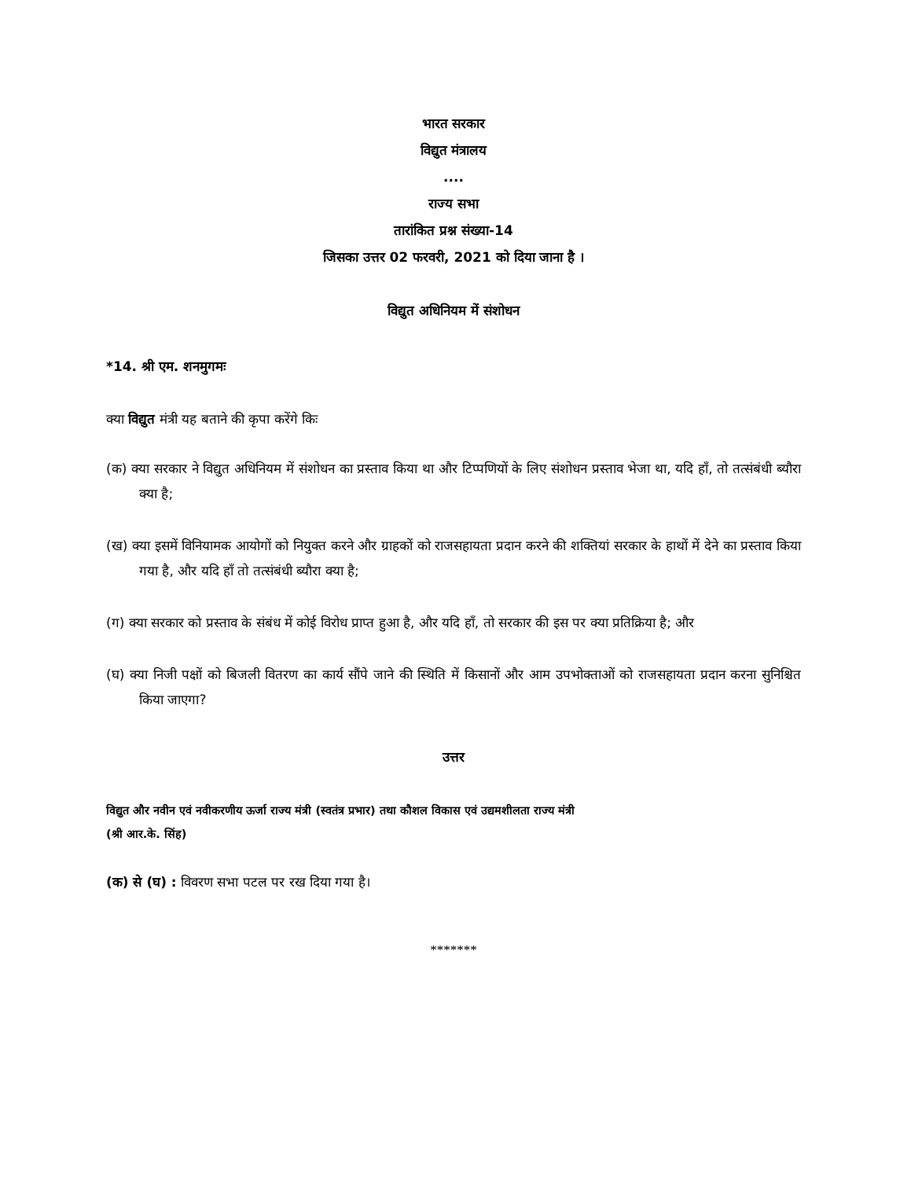भारत सरकार
विद्युत मंत्रालय
....
राज्य सभा
तारांकित प्रश्न संख्या-14
जिसका उत्तर 02 फरवरी, 2021 को दिया जाना है ।
विद्युत अधिनियम में संशोधन
*14. श्री एम. शनमुगमः
क्या विद्युत मंत्री यह बताने की कृपा करेंगे किः
(क) क्या सरकार ने विद्युत अधिनियम में संशोधन का प्रस्ताव किया था और टिप्पणियों के लिए संशोधन प्रस्ताव भेजा था, यदि हाँ, तो तत्संबंधी ब्यौरा क्या है;
(ख) क्या इसमें विनियामक आयोगों को नियुक्त करने और ग्राहकों को राजसहायता प्रदान करने की शक्तियां सरकार के हाथों में देने का प्रस्ताव किया गया है, और यदि हाँ तो तत्संबंधी ब्यौरा क्या है;
(ग) क्या सरकार को प्रस्ताव के संबंध में कोई विरोध प्राप्त हुआ है, और यदि हाँ, तो सरकार की इस पर क्या प्रतिक्रिया है; और
(घ) क्या निजी पक्षों को बिजली वितरण का कार्य सौंपे जाने की स्थिति में किसानों और आम उपभोक्ताओं को राजसहायता प्रदान करना सुनिश्चित किया जाएगा?
उत्तर
विद्युत और नवीन एवं नवीकरणीय ऊर्जा राज्य मंत्री (स्वतंत्र प्रभार) तथा कौशल विकास एवं उद्यमशीलता राज्य मंत्री
(श्री आर.के. सिंह)
(क) से (घ) : विवरण सभा पटल पर रख दिया गया है।
*******